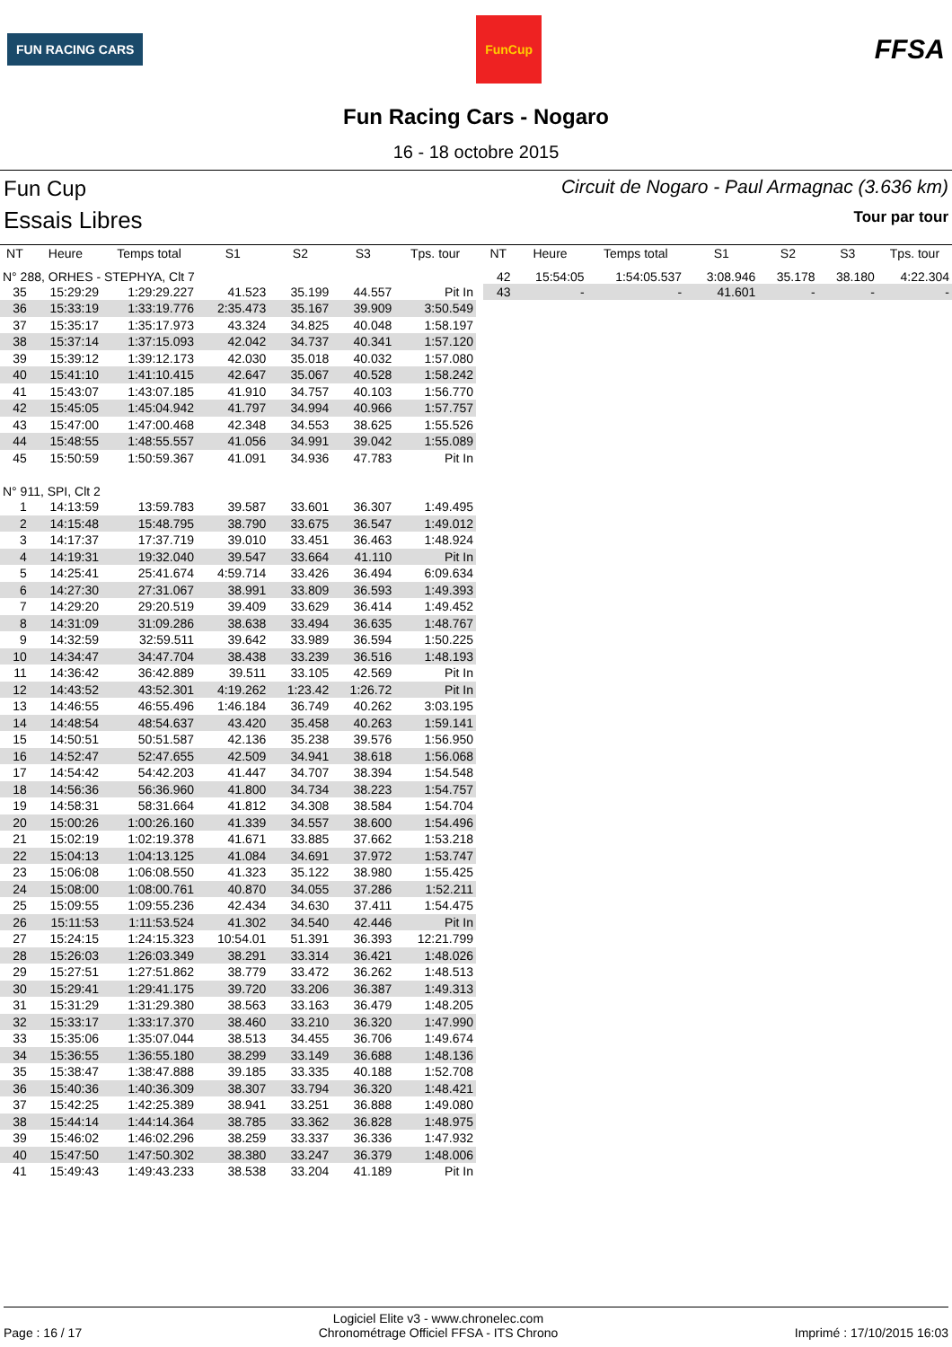FUN RACING CARS
FunCup
FFSA
Fun Racing Cars - Nogaro
16 - 18 octobre 2015
Fun Cup
Essais Libres
Circuit de Nogaro - Paul Armagnac (3.636 km)
Tour par tour
| NT | Heure | Temps total | S1 | S2 | S3 | Tps. tour |
| --- | --- | --- | --- | --- | --- | --- |
| N° 288, ORHES - STEPHYA, Clt 7 | | | | | | |
| 35 | 15:29:29 | 1:29:29.227 | 41.523 | 35.199 | 44.557 | Pit In |
| 36 | 15:33:19 | 1:33:19.776 | 2:35.473 | 35.167 | 39.909 | 3:50.549 |
| 37 | 15:35:17 | 1:35:17.973 | 43.324 | 34.825 | 40.048 | 1:58.197 |
| 38 | 15:37:14 | 1:37:15.093 | 42.042 | 34.737 | 40.341 | 1:57.120 |
| 39 | 15:39:12 | 1:39:12.173 | 42.030 | 35.018 | 40.032 | 1:57.080 |
| 40 | 15:41:10 | 1:41:10.415 | 42.647 | 35.067 | 40.528 | 1:58.242 |
| 41 | 15:43:07 | 1:43:07.185 | 41.910 | 34.757 | 40.103 | 1:56.770 |
| 42 | 15:45:05 | 1:45:04.942 | 41.797 | 34.994 | 40.966 | 1:57.757 |
| 43 | 15:47:00 | 1:47:00.468 | 42.348 | 34.553 | 38.625 | 1:55.526 |
| 44 | 15:48:55 | 1:48:55.557 | 41.056 | 34.991 | 39.042 | 1:55.089 |
| 45 | 15:50:59 | 1:50:59.367 | 41.091 | 34.936 | 47.783 | Pit In |
| N° 911, SPI, Clt 2 | | | | | | |
| 1 | 14:13:59 | 13:59.783 | 39.587 | 33.601 | 36.307 | 1:49.495 |
| 2 | 14:15:48 | 15:48.795 | 38.790 | 33.675 | 36.547 | 1:49.012 |
| 3 | 14:17:37 | 17:37.719 | 39.010 | 33.451 | 36.463 | 1:48.924 |
| 4 | 14:19:31 | 19:32.040 | 39.547 | 33.664 | 41.110 | Pit In |
| 5 | 14:25:41 | 25:41.674 | 4:59.714 | 33.426 | 36.494 | 6:09.634 |
| 6 | 14:27:30 | 27:31.067 | 38.991 | 33.809 | 36.593 | 1:49.393 |
| 7 | 14:29:20 | 29:20.519 | 39.409 | 33.629 | 36.414 | 1:49.452 |
| 8 | 14:31:09 | 31:09.286 | 38.638 | 33.494 | 36.635 | 1:48.767 |
| 9 | 14:32:59 | 32:59.511 | 39.642 | 33.989 | 36.594 | 1:50.225 |
| 10 | 14:34:47 | 34:47.704 | 38.438 | 33.239 | 36.516 | 1:48.193 |
| 11 | 14:36:42 | 36:42.889 | 39.511 | 33.105 | 42.569 | Pit In |
| 12 | 14:43:52 | 43:52.301 | 4:19.262 | 1:23.42 | 1:26.72 | Pit In |
| 13 | 14:46:55 | 46:55.496 | 1:46.184 | 36.749 | 40.262 | 3:03.195 |
| 14 | 14:48:54 | 48:54.637 | 43.420 | 35.458 | 40.263 | 1:59.141 |
| 15 | 14:50:51 | 50:51.587 | 42.136 | 35.238 | 39.576 | 1:56.950 |
| 16 | 14:52:47 | 52:47.655 | 42.509 | 34.941 | 38.618 | 1:56.068 |
| 17 | 14:54:42 | 54:42.203 | 41.447 | 34.707 | 38.394 | 1:54.548 |
| 18 | 14:56:36 | 56:36.960 | 41.800 | 34.734 | 38.223 | 1:54.757 |
| 19 | 14:58:31 | 58:31.664 | 41.812 | 34.308 | 38.584 | 1:54.704 |
| 20 | 15:00:26 | 1:00:26.160 | 41.339 | 34.557 | 38.600 | 1:54.496 |
| 21 | 15:02:19 | 1:02:19.378 | 41.671 | 33.885 | 37.662 | 1:53.218 |
| 22 | 15:04:13 | 1:04:13.125 | 41.084 | 34.691 | 37.972 | 1:53.747 |
| 23 | 15:06:08 | 1:06:08.550 | 41.323 | 35.122 | 38.980 | 1:55.425 |
| 24 | 15:08:00 | 1:08:00.761 | 40.870 | 34.055 | 37.286 | 1:52.211 |
| 25 | 15:09:55 | 1:09:55.236 | 42.434 | 34.630 | 37.411 | 1:54.475 |
| 26 | 15:11:53 | 1:11:53.524 | 41.302 | 34.540 | 42.446 | Pit In |
| 27 | 15:24:15 | 1:24:15.323 | 10:54.01 | 51.391 | 36.393 | 12:21.799 |
| 28 | 15:26:03 | 1:26:03.349 | 38.291 | 33.314 | 36.421 | 1:48.026 |
| 29 | 15:27:51 | 1:27:51.862 | 38.779 | 33.472 | 36.262 | 1:48.513 |
| 30 | 15:29:41 | 1:29:41.175 | 39.720 | 33.206 | 36.387 | 1:49.313 |
| 31 | 15:31:29 | 1:31:29.380 | 38.563 | 33.163 | 36.479 | 1:48.205 |
| 32 | 15:33:17 | 1:33:17.370 | 38.460 | 33.210 | 36.320 | 1:47.990 |
| 33 | 15:35:06 | 1:35:07.044 | 38.513 | 34.455 | 36.706 | 1:49.674 |
| 34 | 15:36:55 | 1:36:55.180 | 38.299 | 33.149 | 36.688 | 1:48.136 |
| 35 | 15:38:47 | 1:38:47.888 | 39.185 | 33.335 | 40.188 | 1:52.708 |
| 36 | 15:40:36 | 1:40:36.309 | 38.307 | 33.794 | 36.320 | 1:48.421 |
| 37 | 15:42:25 | 1:42:25.389 | 38.941 | 33.251 | 36.888 | 1:49.080 |
| 38 | 15:44:14 | 1:44:14.364 | 38.785 | 33.362 | 36.828 | 1:48.975 |
| 39 | 15:46:02 | 1:46:02.296 | 38.259 | 33.337 | 36.336 | 1:47.932 |
| 40 | 15:47:50 | 1:47:50.302 | 38.380 | 33.247 | 36.379 | 1:48.006 |
| 41 | 15:49:43 | 1:49:43.233 | 38.538 | 33.204 | 41.189 | Pit In |
| NT | Heure | Temps total | S1 | S2 | S3 | Tps. tour |
| --- | --- | --- | --- | --- | --- | --- |
| 42 | 15:54:05 | 1:54:05.537 | 3:08.946 | 35.178 | 38.180 | 4:22.304 |
| 43 | - | - | 41.601 | - | - | - |
Page : 16 / 17
Logiciel Elite v3 - www.chronelec.com
Chronométrage Officiel FFSA - ITS Chrono
Imprimé : 17/10/2015 16:03